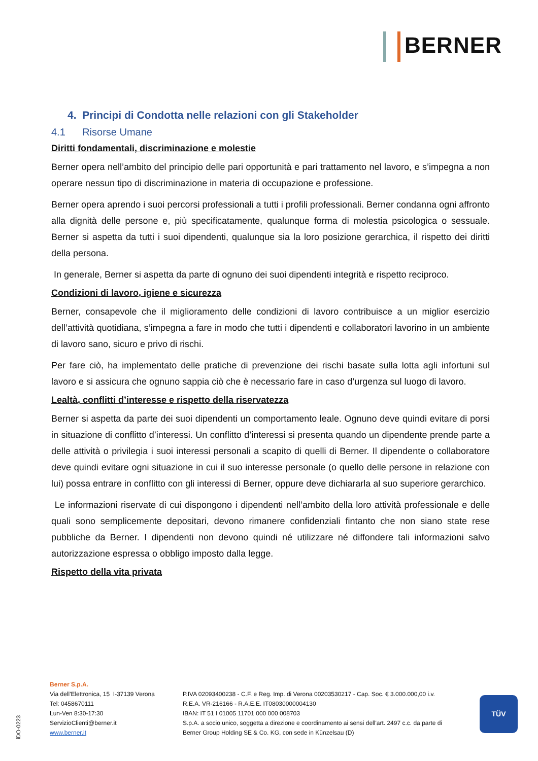BERNER
4. Principi di Condotta nelle relazioni con gli Stakeholder
4.1 Risorse Umane
Diritti fondamentali, discriminazione e molestie
Berner opera nell’ambito del principio delle pari opportunità e pari trattamento nel lavoro, e s’impegna a non operare nessun tipo di discriminazione in materia di occupazione e professione.
Berner opera aprendo i suoi percorsi professionali a tutti i profili professionali. Berner condanna ogni affronto alla dignità delle persone e, più specificatamente, qualunque forma di molestia psicologica o sessuale. Berner si aspetta da tutti i suoi dipendenti, qualunque sia la loro posizione gerarchica, il rispetto dei diritti della persona.
In generale, Berner si aspetta da parte di ognuno dei suoi dipendenti integrità e rispetto reciproco.
Condizioni di lavoro, igiene e sicurezza
Berner, consapevole che il miglioramento delle condizioni di lavoro contribuisce a un miglior esercizio dell’attività quotidiana, s’impegna a fare in modo che tutti i dipendenti e collaboratori lavorino in un ambiente di lavoro sano, sicuro e privo di rischi.
Per fare ciò, ha implementato delle pratiche di prevenzione dei rischi basate sulla lotta agli infortuni sul lavoro e si assicura che ognuno sappia ciò che è necessario fare in caso d’urgenza sul luogo di lavoro.
Lealtà, conflitti d’interesse e rispetto della riservatezza
Berner si aspetta da parte dei suoi dipendenti un comportamento leale. Ognuno deve quindi evitare di porsi in situazione di conflitto d’interessi. Un conflitto d’interessi si presenta quando un dipendente prende parte a delle attività o privilegia i suoi interessi personali a scapito di quelli di Berner. Il dipendente o collaboratore deve quindi evitare ogni situazione in cui il suo interesse personale (o quello delle persone in relazione con lui) possa entrare in conflitto con gli interessi di Berner, oppure deve dichiararla al suo superiore gerarchico.
Le informazioni riservate di cui dispongono i dipendenti nell’ambito della loro attività professionale e delle quali sono semplicemente depositari, devono rimanere confidenziali fintanto che non siano state rese pubbliche da Berner. I dipendenti non devono quindi né utilizzare né diffondere tali informazioni salvo autorizzazione espressa o obbligo imposto dalla legge.
Rispetto della vita privata
iDO-0223
Berner S.p.A.
Via dell'Elettronica, 15 I-37139 Verona
Tel: 0458670111
Lun-Ven 8:30-17:30
ServizioClienti@berner.it
www.berner.it
P.IVA 02093400238 - C.F. e Reg. Imp. di Verona 00203530217 - Cap. Soc. € 3.000.000,00 i.v.
R.E.A. VR-216166 - R.A.E.E. IT08030000004130
IBAN: IT 51 I 01005 11701 000 000 008703
S.p.A. a socio unico, soggetta a direzione e coordinamento ai sensi dell'art. 2497 c.c. da parte di
Berner Group Holding SE & Co. KG, con sede in Künzelsau (D)
TÜV